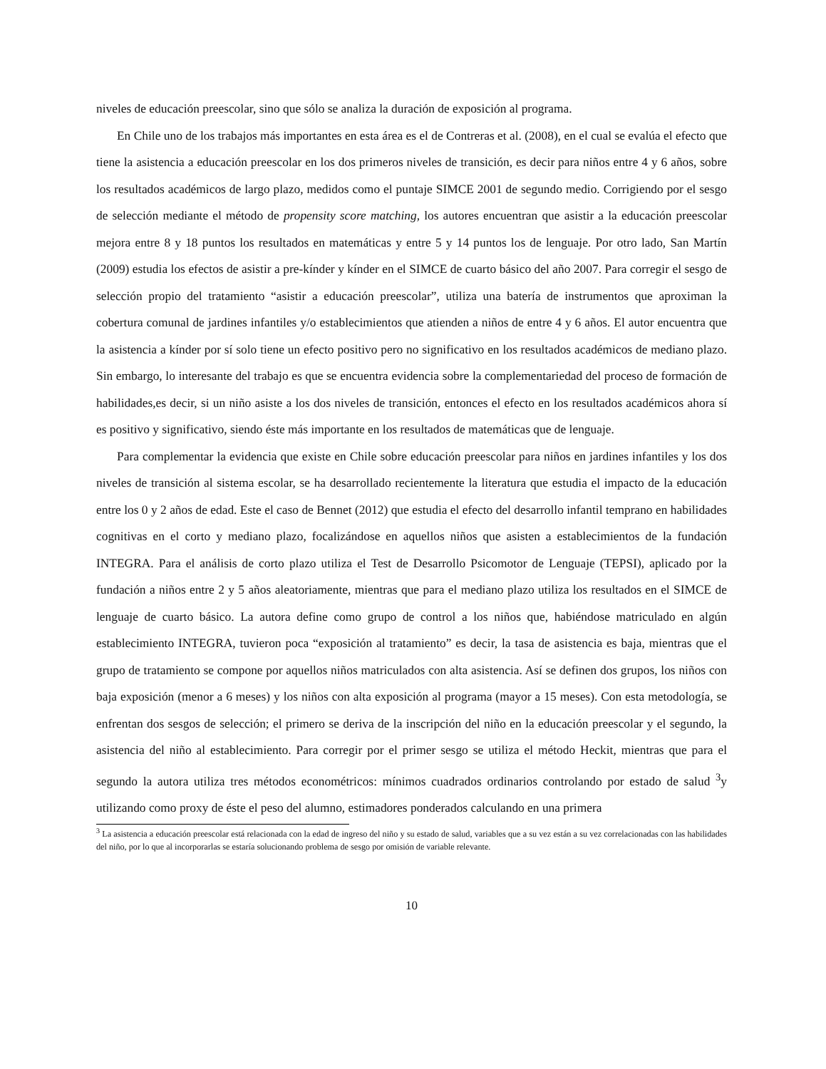niveles de educación preescolar, sino que sólo se analiza la duración de exposición al programa.
En Chile uno de los trabajos más importantes en esta área es el de Contreras et al. (2008), en el cual se evalúa el efecto que tiene la asistencia a educación preescolar en los dos primeros niveles de transición, es decir para niños entre 4 y 6 años, sobre los resultados académicos de largo plazo, medidos como el puntaje SIMCE 2001 de segundo medio. Corrigiendo por el sesgo de selección mediante el método de propensity score matching, los autores encuentran que asistir a la educación preescolar mejora entre 8 y 18 puntos los resultados en matemáticas y entre 5 y 14 puntos los de lenguaje. Por otro lado, San Martín (2009) estudia los efectos de asistir a pre-kínder y kínder en el SIMCE de cuarto básico del año 2007. Para corregir el sesgo de selección propio del tratamiento “asistir a educación preescolar”, utiliza una batería de instrumentos que aproximan la cobertura comunal de jardines infantiles y/o establecimientos que atienden a niños de entre 4 y 6 años. El autor encuentra que la asistencia a kínder por sí solo tiene un efecto positivo pero no significativo en los resultados académicos de mediano plazo. Sin embargo, lo interesante del trabajo es que se encuentra evidencia sobre la complementariedad del proceso de formación de habilidades,es decir, si un niño asiste a los dos niveles de transición, entonces el efecto en los resultados académicos ahora sí es positivo y significativo, siendo éste más importante en los resultados de matemáticas que de lenguaje.
Para complementar la evidencia que existe en Chile sobre educación preescolar para niños en jardines infantiles y los dos niveles de transición al sistema escolar, se ha desarrollado recientemente la literatura que estudia el impacto de la educación entre los 0 y 2 años de edad. Este el caso de Bennet (2012) que estudia el efecto del desarrollo infantil temprano en habilidades cognitivas en el corto y mediano plazo, focalizándose en aquellos niños que asisten a establecimientos de la fundación INTEGRA. Para el análisis de corto plazo utiliza el Test de Desarrollo Psicomotor de Lenguaje (TEPSI), aplicado por la fundación a niños entre 2 y 5 años aleatoriamente, mientras que para el mediano plazo utiliza los resultados en el SIMCE de lenguaje de cuarto básico. La autora define como grupo de control a los niños que, habiéndose matriculado en algún establecimiento INTEGRA, tuvieron poca “exposición al tratamiento” es decir, la tasa de asistencia es baja, mientras que el grupo de tratamiento se compone por aquellos niños matriculados con alta asistencia. Así se definen dos grupos, los niños con baja exposición (menor a 6 meses) y los niños con alta exposición al programa (mayor a 15 meses). Con esta metodología, se enfrentan dos sesgos de selección; el primero se deriva de la inscripción del niño en la educación preescolar y el segundo, la asistencia del niño al establecimiento. Para corregir por el primer sesgo se utiliza el método Heckit, mientras que para el segundo la autora utiliza tres métodos econométricos: mínimos cuadrados ordinarios controlando por estado de salud <sup>3</sup>y utilizando como proxy de éste el peso del alumno, estimadores ponderados calculando en una primera
<sup>3</sup> La asistencia a educación preescolar está relacionada con la edad de ingreso del niño y su estado de salud, variables que a su vez están a su vez correlacionadas con las habilidades del niño, por lo que al incorporarlas se estaría solucionando problema de sesgo por omisión de variable relevante.
10